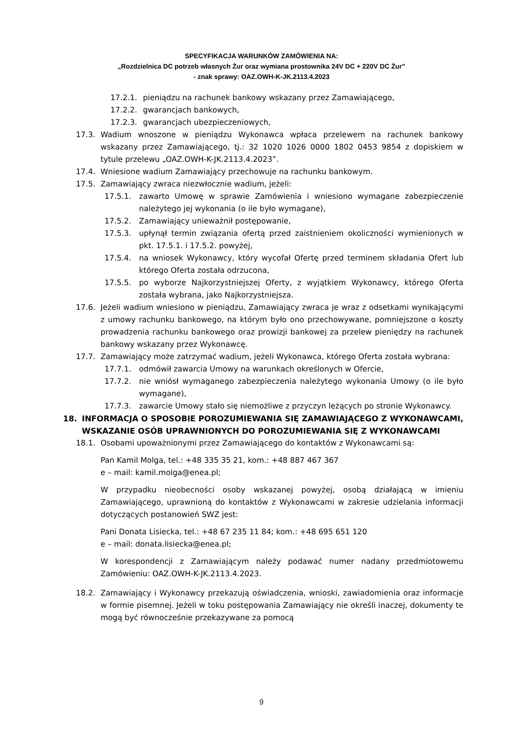SPECYFIKACJA WARUNKÓW ZAMÓWIENIA NA:
„Rozdzielnica DC potrzeb własnych Żur oraz wymiana prostownika 24V DC + 220V DC Żur”
- znak sprawy: OAZ.OWH-K-JK.2113.4.2023
17.2.1. pieniądzu na rachunek bankowy wskazany przez Zamawiającego,
17.2.2. gwarancjach bankowych,
17.2.3. gwarancjach ubezpieczeniowych,
17.3. Wadium wnoszone w pieniądzu Wykonawca wpłaca przelewem na rachunek bankowy wskazany przez Zamawiającego, tj.: 32 1020 1026 0000 1802 0453 9854 z dopiskiem w tytule przelewu „OAZ.OWH-K-JK.2113.4.2023”.
17.4. Wniesione wadium Zamawiający przechowuje na rachunku bankowym.
17.5. Zamawiający zwraca niezwłocznie wadium, jeżeli:
17.5.1. zawarto Umowę w sprawie Zamówienia i wniesiono wymagane zabezpieczenie należytego jej wykonania (o ile było wymagane),
17.5.2. Zamawiający unieważnił postępowanie,
17.5.3. upłynął termin związania ofertą przed zaistnieniem okoliczności wymienionych w pkt. 17.5.1. i 17.5.2. powyżej,
17.5.4. na wniosek Wykonawcy, który wycofał Ofertę przed terminem składania Ofert lub którego Oferta została odrzucona,
17.5.5. po wyborze Najkorzystniejszej Oferty, z wyjątkiem Wykonawcy, którego Oferta została wybrana, jako Najkorzystniejsza.
17.6. Jeżeli wadium wniesiono w pieniądzu, Zamawiający zwraca je wraz z odsetkami wynikającymi z umowy rachunku bankowego, na którym było ono przechowywane, pomniejszone o koszty prowadzenia rachunku bankowego oraz prowizji bankowej za przelew pieniędzy na rachunek bankowy wskazany przez Wykonawcę.
17.7. Zamawiający może zatrzymać wadium, jeżeli Wykonawca, którego Oferta została wybrana:
17.7.1. odmówił zawarcia Umowy na warunkach określonych w Ofercie,
17.7.2. nie wniósł wymaganego zabezpieczenia należytego wykonania Umowy (o ile było wymagane),
17.7.3. zawarcie Umowy stało się niemożliwe z przyczyn leżących po stronie Wykonawcy.
18. INFORMACJA O SPOSOBIE POROZUMIEWANIA SIĘ ZAMAWIAJĄCEGO Z WYKONAWCAMI, WSKAZANIE OSÓB UPRAWNIONYCH DO POROZUMIEWANIA SIĘ Z WYKONAWCAMI
18.1. Osobami upoważnionymi przez Zamawiającego do kontaktów z Wykonawcami są:
Pan Kamil Molga, tel.: +48 335 35 21, kom.: +48 887 467 367
e – mail: kamil.molga@enea.pl;
W przypadku nieobecności osoby wskazanej powyżej, osobą działającą w imieniu Zamawiającego, uprawnioną do kontaktów z Wykonawcami w zakresie udzielania informacji dotyczących postanowień SWZ jest:
Pani Donata Lisiecka, tel.: +48 67 235 11 84; kom.: +48 695 651 120
e – mail: donata.lisiecka@enea.pl;
W korespondencji z Zamawiającym należy podawać numer nadany przedmiotowemu Zamówieniu: OAZ.OWH-K-JK.2113.4.2023.
18.2. Zamawiający i Wykonawcy przekazują oświadczenia, wnioski, zawiadomienia oraz informacje w formie pisemnej. Jeżeli w toku postępowania Zamawiający nie określi inaczej, dokumenty te mogą być równocześnie przekazywane za pomocą
9